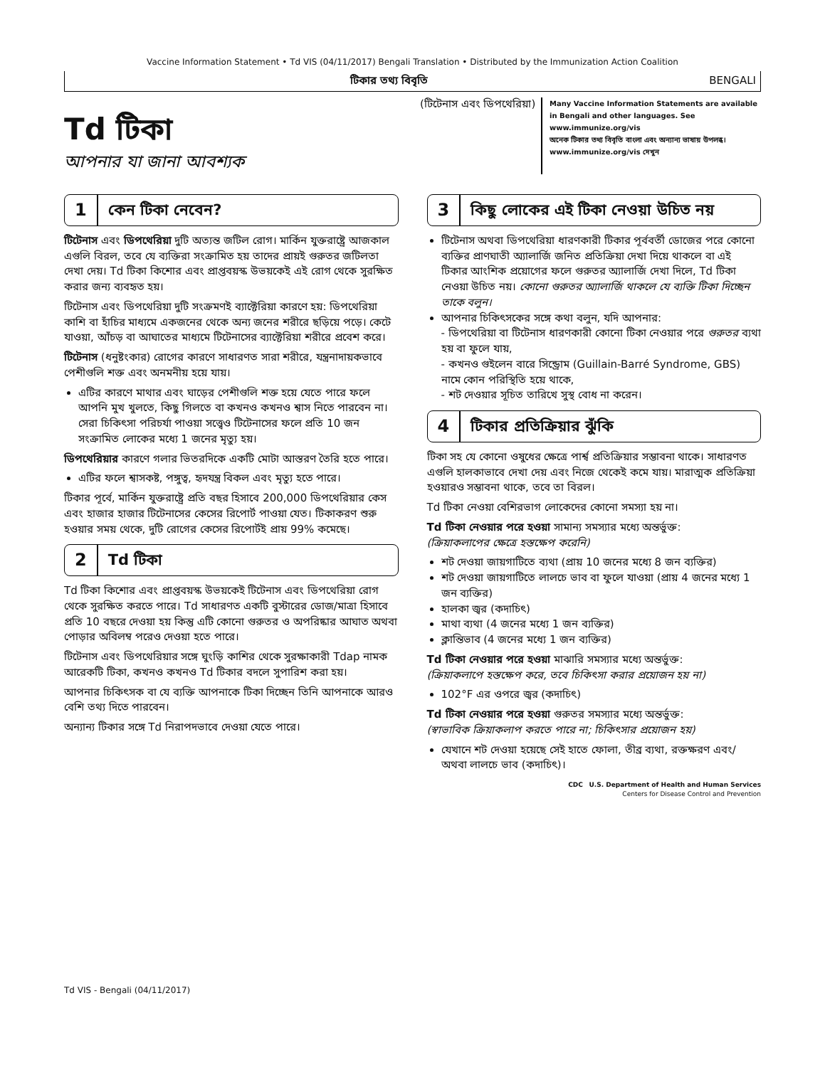Vaccine Information Statement • Td VIS (04/11/2017) Bengali Translation • Distributed by the Immunization Action Coalition
টিকার তথ্য বিবৃতি BENGALI
Td টিকা
আপনার যা জানা আবশ্যক
(টিটেনাস এবং ডিপথেরিয়া)
Many Vaccine Information Statements are available in Bengali and other languages. See www.immunize.org/vis
অনেক টিকার তথ্য বিবৃতি বাংলা এবং অন্যান্য ভাষায় উপলব্ধ। www.immunize.org/vis দেখুন
1 কেন টিকা নেবেন?
টিটেনাস এবং ডিপথেরিয়া দুটি অত্যন্ত জটিল রোগ। মার্কিন যুক্তরাষ্ট্রে আজকাল এগুলি বিরল, তবে যে ব্যক্তিরা সংক্রামিত হয় তাদের প্রায়ই গুরুতর জটিলতা দেখা দেয়। Td টিকা কিশোর এবং প্রাপ্তবয়স্ক উভয়কেই এই রোগ থেকে সুরক্ষিত করার জন্য ব্যবহৃত হয়।
টিটেনাস এবং ডিপথেরিয়া দুটি সংক্রমণই ব্যাক্টেরিয়া কারণে হয়: ডিপথেরিয়া কাশি বা হাঁচির মাধ্যমে একজনের থেকে অন্য জনের শরীরে ছড়িয়ে পড়ে। কেটে যাওয়া, আঁচড় বা আঘাতের মাধ্যমে টিটেনাসের ব্যাক্টেরিয়া শরীরে প্রবেশ করে।
টিটেনাস (ধনুষ্টংকার) রোগের কারণে সাধারণত সারা শরীরে, যন্ত্রনাদায়কভাবে পেশীগুলি শক্ত এবং অনমনীয় হয়ে যায়।
এটির কারণে মাথার এবং ঘাড়ের পেশীগুলি শক্ত হয়ে যেতে পারে ফলে আপনি মুখ খুলতে, কিছু গিলতে বা কখনও কখনও শ্বাস নিতে পারবেন না। সেরা চিকিৎসা পরিচর্যা পাওয়া সত্ত্বেও টিটেনাসের ফলে প্রতি 10 জন সংক্রামিত লোকের মধ্যে 1 জনের মৃত্যু হয়।
ডিপথেরিয়ার কারণে গলার ভিতরদিকে একটি মোটা আস্তরণ তৈরি হতে পারে।
এটির ফলে শ্বাসকষ্ট, পঙ্গুত্ব, হৃদযন্ত্র বিকল এবং মৃত্যু হতে পারে।
টিকার পূর্বে, মার্কিন যুক্তরাষ্ট্রে প্রতি বছর হিসাবে 200,000 ডিপথেরিয়ার কেস এবং হাজার হাজার টিটেনাসের কেসের রিপোর্ট পাওয়া যেত। টিকাকরণ শুরু হওয়ার সময় থেকে, দুটি রোগের কেসের রিপোর্টই প্রায় 99% কমেছে।
2 Td টিকা
Td টিকা কিশোর এবং প্রাপ্তবয়স্ক উভয়কেই টিটেনাস এবং ডিপথেরিয়া রোগ থেকে সুরক্ষিত করতে পারে। Td সাধারণত একটি বুস্টারের ডোজ/মাত্রা হিসাবে প্রতি 10 বছরে দেওয়া হয় কিন্তু এটি কোনো গুরুতর ও অপরিষ্কার আঘাত অথবা পোড়ার অবিলম্ব পরেও দেওয়া হতে পারে।
টিটেনাস এবং ডিপথেরিয়ার সঙ্গে ঘুংড়ি কাশির থেকে সুরক্ষাকারী Tdap নামক আরেকটি টিকা, কখনও কখনও Td টিকার বদলে সুপারিশ করা হয়।
আপনার চিকিৎসক বা যে ব্যক্তি আপনাকে টিকা দিচ্ছেন তিনি আপনাকে আরও বেশি তথ্য দিতে পারবেন।
অন্যান্য টিকার সঙ্গে Td নিরাপদভাবে দেওয়া যেতে পারে।
3
কিছু লোকের এই টিকা নেওয়া উচিত নয়
টিটেনাস অথবা ডিপথেরিয়া ধারণকারী টিকার পূর্ববর্তী ডোজের পরে কোনো ব্যক্তির প্রাণঘাতী অ্যালার্জি জনিত প্রতিক্রিয়া দেখা দিয়ে থাকলে বা এই টিকার আংশিক প্রয়োগের ফলে গুরুতর অ্যালার্জি দেখা দিলে, Td টিকা নেওয়া উচিত নয়। কোনো গুরুতর অ্যালার্জি থাকলে যে ব্যক্তি টিকা দিচ্ছেন তাকে বলুন।
আপনার চিকিৎসকের সঙ্গে কথা বলুন, যদি আপনার:
- ডিপথেরিয়া বা টিটেনাস ধারণকারী কোনো টিকা নেওয়ার পরে গুরুতর ব্যথা হয় বা ফুলে যায়,
- কখনও গুইলেন বারে সিন্ড্রোম (Guillain-Barré Syndrome, GBS) নামে কোন পরিস্থিতি হয়ে থাকে,
- শট দেওয়ার সূচিত তারিখে সুস্থ বোধ না করেন।
4 টিকার প্রতিক্রিয়ার ঝুঁকি
টিকা সহ যে কোনো ওষুধের ক্ষেত্রে পার্শ্ব প্রতিক্রিয়ার সম্ভাবনা থাকে। সাধারণত এগুলি হালকাভাবে দেখা দেয় এবং নিজে থেকেই কমে যায়। মারাত্মক প্রতিক্রিয়া হওয়ারও সম্ভাবনা থাকে, তবে তা বিরল।
Td টিকা নেওয়া বেশিরভাগ লোকেদের কোনো সমস্যা হয় না।
Td টিকা নেওয়ার পরে হওয়া সামান্য সমস্যার মধ্যে অন্তর্ভুক্ত:
(ক্রিয়াকলাপের ক্ষেত্রে হস্তক্ষেপ করেনি)
শট দেওয়া জায়গাটিতে ব্যথা (প্রায় 10 জনের মধ্যে 8 জন ব্যক্তির)
শট দেওয়া জায়গাটিতে লালচে ভাব বা ফুলে যাওয়া (প্রায় 4 জনের মধ্যে 1 জন ব্যক্তির)
হালকা জ্বর (কদাচিৎ)
মাথা ব্যথা (4 জনের মধ্যে 1 জন ব্যক্তির)
ক্লান্তিভাব (4 জনের মধ্যে 1 জন ব্যক্তির)
Td টিকা নেওয়ার পরে হওয়া মাঝারি সমস্যার মধ্যে অন্তর্ভুক্ত:
(ক্রিয়াকলাপে হস্তক্ষেপ করে, তবে চিকিৎসা করার প্রয়োজন হয় না)
102°F এর ওপরে জ্বর (কদাচিৎ)
Td টিকা নেওয়ার পরে হওয়া গুরুতর সমস্যার মধ্যে অন্তর্ভুক্ত:
(স্বাভাবিক ক্রিয়াকলাপ করতে পারে না; চিকিৎসার প্রয়োজন হয়)
যেখানে শট দেওয়া হয়েছে সেই হাতে ফোলা, তীব্র ব্যথা, রক্তক্ষরণ এবং/অথবা লালচে ভাব (কদাচিৎ)।
CDC U.S. Department of Health and Human Services
Centers for Disease Control and Prevention
Td VIS - Bengali (04/11/2017)